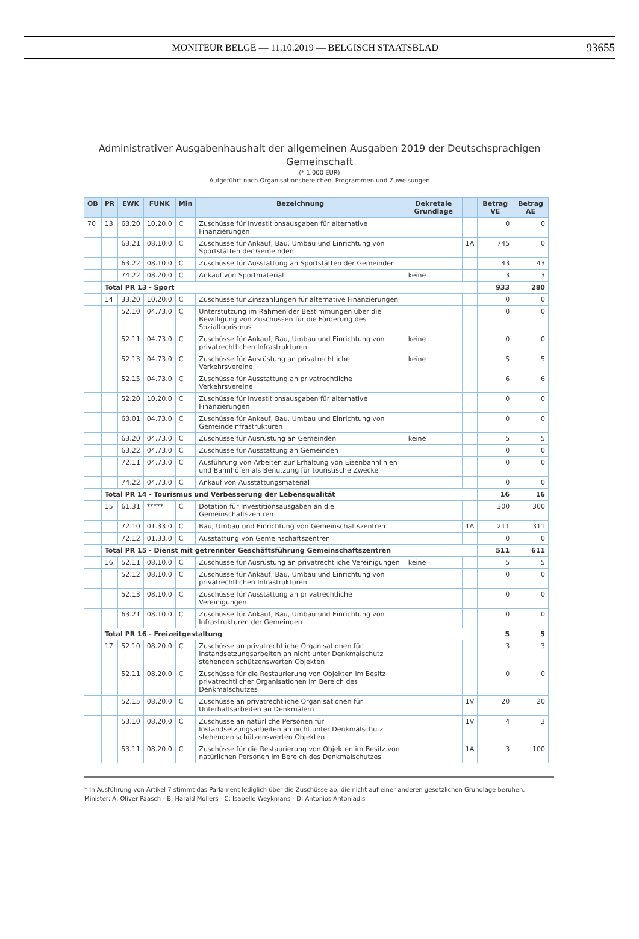MONITEUR BELGE — 11.10.2019 — BELGISCH STAATSBLAD
93655
Administrativer Ausgabenhaushalt der allgemeinen Ausgaben 2019 der Deutschsprachigen
Gemeinschaft
(* 1.000 EUR)
Aufgeführt nach Organisationsbereichen, Programmen und Zuweisungen
| OB | PR | EWK | FUNK | Min | Bezeichnung | Dekretale Grundlage | | Betrag VE | Betrag AE |
| --- | --- | --- | --- | --- | --- | --- | --- | --- | --- |
| 70 | 13 | 63.20 | 10.20.0 | C | Zuschüsse für Investitionsausgaben für alternative Finanzierungen | | | 0 | 0 |
| | | 63.21 | 08.10.0 | C | Zuschüsse für Ankauf, Bau, Umbau und Einrichtung von Sportstätten der Gemeinden | | 1A | 745 | 0 |
| | | 63.22 | 08.10.0 | C | Zuschüsse für Ausstattung an Sportstätten der Gemeinden | | | 43 | 43 |
| | | 74.22 | 08.20.0 | C | Ankauf von Sportmaterial | keine | | 3 | 3 |
| | Total PR 13 - Sport | | | | | | | 933 | 280 |
| | 14 | 33.20 | 10.20.0 | C | Zuschüsse für Zinszahlungen für alternative Finanzierungen | | | 0 | 0 |
| | | 52.10 | 04.73.0 | C | Unterstützung im Rahmen der Bestimmungen über die Bewilligung von Zuschüssen für die Förderung des Sozialtourismus | | | 0 | 0 |
| | | 52.11 | 04.73.0 | C | Zuschüsse für Ankauf, Bau, Umbau und Einrichtung von privatrechtlichen Infrastrukturen | keine | | 0 | 0 |
| | | 52.13 | 04.73.0 | C | Zuschüsse für Ausrüstung an privatrechtliche Verkehrsvereine | keine | | 5 | 5 |
| | | 52.15 | 04.73.0 | C | Zuschüsse für Ausstattung an privatrechtliche Verkehrsvereine | | | 6 | 6 |
| | | 52.20 | 10.20.0 | C | Zuschüsse für Investitionsausgaben für alternative Finanzierungen | | | 0 | 0 |
| | | 63.01 | 04.73.0 | C | Zuschüsse für Ankauf, Bau, Umbau und Einrichtung von Gemeindeinfrastrukturen | | | 0 | 0 |
| | | 63.20 | 04.73.0 | C | Zuschüsse für Ausrüstung an Gemeinden | keine | | 5 | 5 |
| | | 63.22 | 04.73.0 | C | Zuschüsse für Ausstattung an Gemeinden | | | 0 | 0 |
| | | 72.11 | 04.73.0 | C | Ausführung von Arbeiten zur Erhaltung von Eisenbahnlinien und Bahnhöfen als Benutzung für touristische Zwecke | | | 0 | 0 |
| | | 74.22 | 04.73.0 | C | Ankauf von Ausstattungsmaterial | | | 0 | 0 |
| | Total PR 14 - Tourismus und Verbesserung der Lebensqualität | | | | | | | 16 | 16 |
| | 15 | 61.31 | ***** | C | Dotation für Investitionsausgaben an die Gemeinschaftszentren | | | 300 | 300 |
| | | 72.10 | 01.33.0 | C | Bau, Umbau und Einrichtung von Gemeinschaftszentren | | 1A | 211 | 311 |
| | | 72.12 | 01.33.0 | C | Ausstattung von Gemeinschaftszentren | | | 0 | 0 |
| | Total PR 15 - Dienst mit getrennter Geschäftsführung Gemeinschaftszentren | | | | | | | 511 | 611 |
| | 16 | 52.11 | 08.10.0 | C | Zuschüsse für Ausrüstung an privatrechtliche Vereinigungen | keine | | 5 | 5 |
| | | 52.12 | 08.10.0 | C | Zuschüsse für Ankauf, Bau, Umbau und Einrichtung von privatrechtlichen Infrastrukturen | | | 0 | 0 |
| | | 52.13 | 08.10.0 | C | Zuschüsse für Ausstattung an privatrechtliche Vereinigungen | | | 0 | 0 |
| | | 63.21 | 08.10.0 | C | Zuschüsse für Ankauf, Bau, Umbau und Einrichtung von Infrastrukturen der Gemeinden | | | 0 | 0 |
| | Total PR 16 - Freizeitgestaltung | | | | | | | 5 | 5 |
| | 17 | 52.10 | 08.20.0 | C | Zuschüsse an privatrechtliche Organisationen für Instandsetzungsarbeiten an nicht unter Denkmalschutz stehenden schützenswerten Objekten | | | 3 | 3 |
| | | 52.11 | 08.20.0 | C | Zuschüsse für die Restaurierung von Objekten im Besitz privatrechtlicher Organisationen im Bereich des Denkmalschutzes | | | 0 | 0 |
| | | 52.15 | 08.20.0 | C | Zuschüsse an privatrechtliche Organisationen für Unterhaltsarbeiten an Denkmälern | | 1V | 20 | 20 |
| | | 53.10 | 08.20.0 | C | Zuschüsse an natürliche Personen für Instandsetzungsarbeiten an nicht unter Denkmalschutz stehenden schützenswerten Objekten | | 1V | 4 | 3 |
| | | 53.11 | 08.20.0 | C | Zuschüsse für die Restaurierung von Objekten im Besitz von natürlichen Personen im Bereich des Denkmalschutzes | | 1A | 3 | 100 |
* In Ausführung von Artikel 7 stimmt das Parlament lediglich über die Zuschüsse ab, die nicht auf einer anderen gesetzlichen Grundlage beruhen.
Minister: A: Oliver Paasch - B: Harald Mollers - C: Isabelle Weykmans - D: Antonios Antoniadis